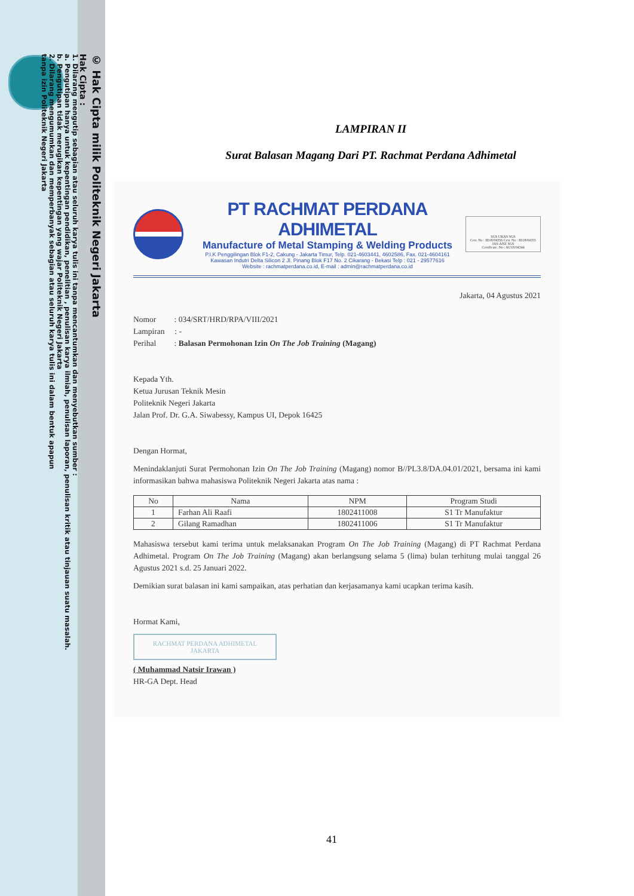© Hak Cipta milik Politeknik Negeri Jakarta
Hak Cipta :
1. Dilarang mengutip sebagian atau seluruh karya tulis ini tanpa mencantumkan dan menyebutkan sumber :
a. Pengutipan hanya untuk kepentingan pendidikan, penelitian , penulisan karya ilmiah, penulisan laporan, penulisan kritik atau tinjauan suatu masalah.
b. Pengutipan tidak merugikan kepentingan yang wajar Politeknik Negeri Jakarta
2. Dilarang mengumumkan dan memperbanyak sebagian atau seluruh karya tulis ini dalam bentuk apapun
tanpa izin Politeknik Negeri Jakarta
LAMPIRAN II
Surat Balasan Magang Dari PT. Rachmat Perdana Adhimetal
PT RACHMAT PERDANA ADHIMETAL
Manufacture of Metal Stamping & Welding Products
P.I.K Penggilingan Blok F1-2, Cakung - Jakarta Timur, Telp. 021-4603441, 4602586, Fax. 021-4604161
Kawasan Indutri Delta Silicon 2 Jl. Pinang Blok F17 No. 2 Cikarang - Bekasi Telp : 021 - 29577616
Website : rachmatperdana.co.id, E-mail : admin@rachmatperdana.co.id
SGS UKAS SGS
Cert. No : ID18/04356 Cert. No : ID18/04355
JAS-ANZ SGS
Certificate. No : AU18/04344
Jakarta, 04 Agustus 2021
Nomor : 034/SRT/HRD/RPA/VIII/2021
Lampiran : -
Perihal : Balasan Permohonan Izin On The Job Training (Magang)
Kepada Yth.
Ketua Jurusan Teknik Mesin
Politeknik Negeri Jakarta
Jalan Prof. Dr. G.A. Siwabessy, Kampus UI, Depok 16425
Dengan Hormat,
Menindaklanjuti Surat Permohonan Izin On The Job Training (Magang) nomor B//PL3.8/DA.04.01/2021, bersama ini kami informasikan bahwa mahasiswa Politeknik Negeri Jakarta atas nama :
| No | Nama | NPM | Program Studi |
| --- | --- | --- | --- |
| 1 | Farhan Ali Raafi | 1802411008 | S1 Tr Manufaktur |
| 2 | Gilang Ramadhan | 1802411006 | S1 Tr Manufaktur |
Mahasiswa tersebut kami terima untuk melaksanakan Program On The Job Training (Magang) di PT Rachmat Perdana Adhimetal. Program On The Job Training (Magang) akan berlangsung selama 5 (lima) bulan terhitung mulai tanggal 26 Agustus 2021 s.d. 25 Januari 2022.
Demikian surat balasan ini kami sampaikan, atas perhatian dan kerjasamanya kami ucapkan terima kasih.
Hormat Kami,
RACHMAT PERDANA ADHIMETAL
JAKARTA
( Muhammad Natsir Irawan )
HR-GA Dept. Head
41